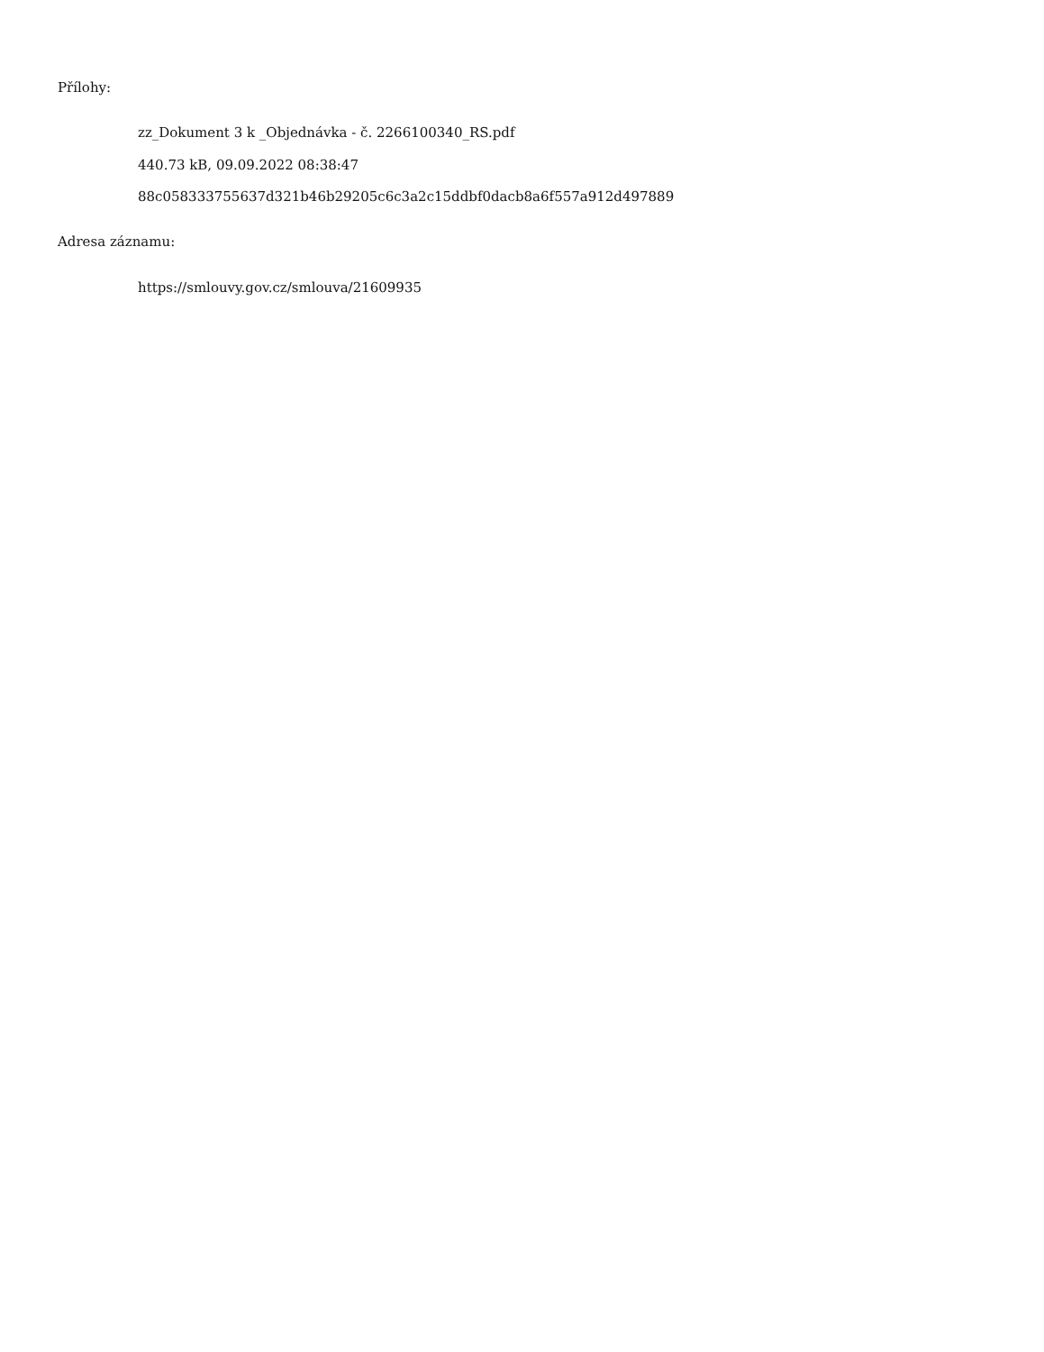Přílohy:
zz_Dokument 3 k _Objednávka - č. 2266100340_RS.pdf
440.73 kB, 09.09.2022 08:38:47
88c058333755637d321b46b29205c6c3a2c15ddbf0dacb8a6f557a912d497889
Adresa záznamu:
https://smlouvy.gov.cz/smlouva/21609935